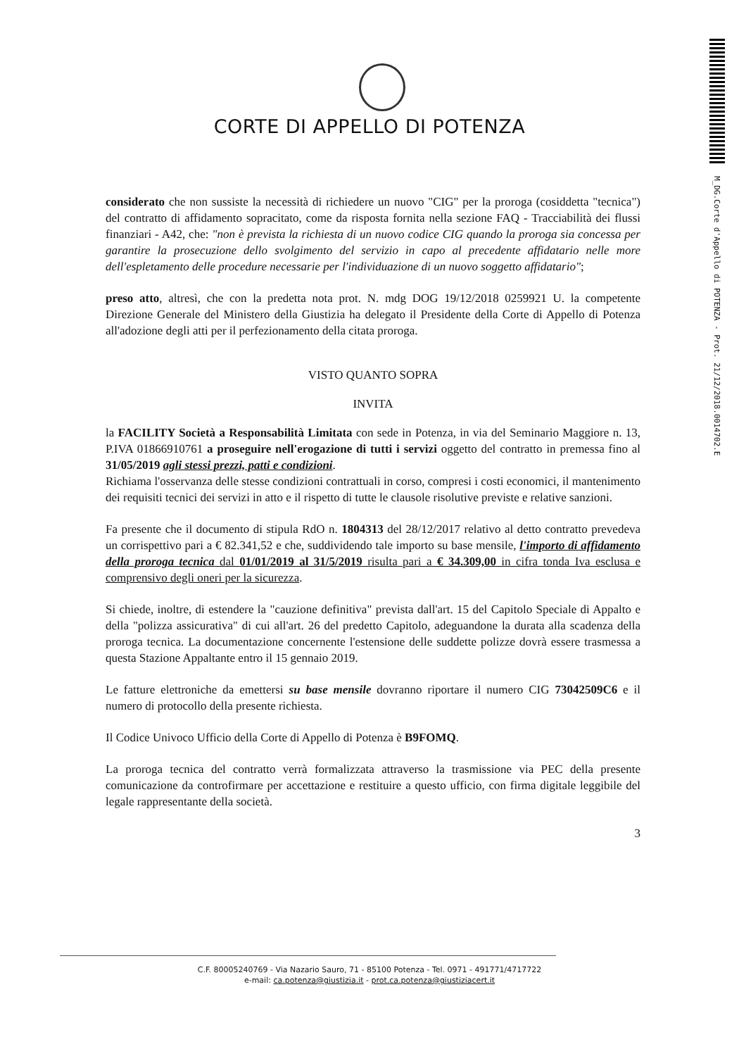CORTE DI APPELLO DI POTENZA
considerato che non sussiste la necessità di richiedere un nuovo "CIG" per la proroga (cosiddetta "tecnica") del contratto di affidamento sopracitato, come da risposta fornita nella sezione FAQ - Tracciabilità dei flussi finanziari - A42, che: "non è prevista la richiesta di un nuovo codice CIG quando la proroga sia concessa per garantire la prosecuzione dello svolgimento del servizio in capo al precedente affidatario nelle more dell'espletamento delle procedure necessarie per l'individuazione di un nuovo soggetto affidatario";
preso atto, altresì, che con la predetta nota prot. N. mdg DOG 19/12/2018 0259921 U. la competente Direzione Generale del Ministero della Giustizia ha delegato il Presidente della Corte di Appello di Potenza all'adozione degli atti per il perfezionamento della citata proroga.
VISTO QUANTO SOPRA
INVITA
la FACILITY Società a Responsabilità Limitata con sede in Potenza, in via del Seminario Maggiore n. 13, P.IVA 01866910761 a proseguire nell'erogazione di tutti i servizi oggetto del contratto in premessa fino al 31/05/2019 agli stessi prezzi, patti e condizioni.
Richiama l'osservanza delle stesse condizioni contrattuali in corso, compresi i costi economici, il mantenimento dei requisiti tecnici dei servizi in atto e il rispetto di tutte le clausole risolutive previste e relative sanzioni.
Fa presente che il documento di stipula RdO n. 1804313 del 28/12/2017 relativo al detto contratto prevedeva un corrispettivo pari a € 82.341,52 e che, suddividendo tale importo su base mensile, l'importo di affidamento della proroga tecnica dal 01/01/2019 al 31/5/2019 risulta pari a € 34.309,00 in cifra tonda Iva esclusa e comprensivo degli oneri per la sicurezza.
Si chiede, inoltre, di estendere la "cauzione definitiva" prevista dall'art. 15 del Capitolo Speciale di Appalto e della "polizza assicurativa" di cui all'art. 26 del predetto Capitolo, adeguandone la durata alla scadenza della proroga tecnica. La documentazione concernente l'estensione delle suddette polizze dovrà essere trasmessa a questa Stazione Appaltante entro il 15 gennaio 2019.
Le fatture elettroniche da emettersi su base mensile dovranno riportare il numero CIG 73042509C6 e il numero di protocollo della presente richiesta.
Il Codice Univoco Ufficio della Corte di Appello di Potenza è B9FOMQ.
La proroga tecnica del contratto verrà formalizzata attraverso la trasmissione via PEC della presente comunicazione da controfirmare per accettazione e restituire a questo ufficio, con firma digitale leggibile del legale rappresentante della società.
3
M_DG.Corte d'Appello di POTENZA - Prot. 21/12/2018.0014702.E
C.F. 80005240769 - Via Nazario Sauro, 71 - 85100 Potenza - Tel. 0971 - 491771/4717722
e-mail: ca.potenza@giustizia.it - prot.ca.potenza@giustiziacert.it